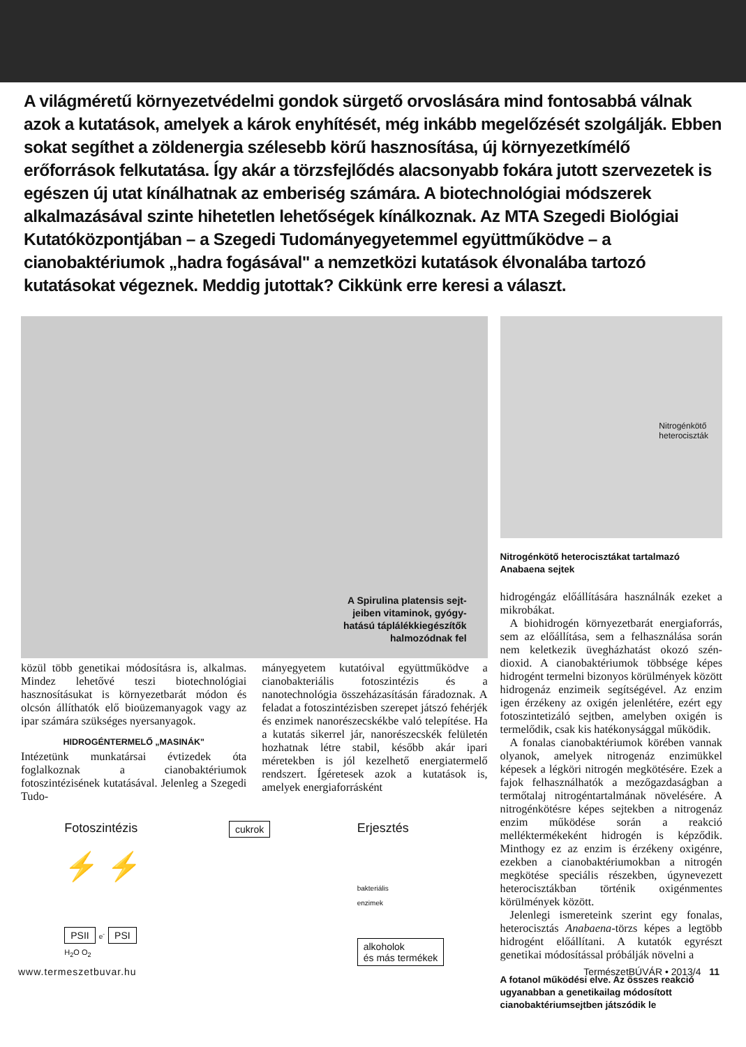A világméretű környezetvédelmi gondok sürgető orvoslására mind fontosabbá válnak azok a kutatások, amelyek a károk enyhítését, még inkább megelőzését szolgálják. Ebben sokat segíthet a zöldenergia szélesebb körű hasznosítása, új környezetkímélő erőforrások felkutatása. Így akár a törzsfejlődés alacsonyabb fokára jutott szervezetek is egészen új utat kínálhatnak az emberiség számára. A biotechnológiai módszerek alkalmazásával szinte hihetetlen lehetőségek kínálkoznak. Az MTA Szegedi Biológiai Kutatóközpontjában – a Szegedi Tudományegyetemmel együttműködve – a cianobaktériumok „hadra fogásával" a nemzetközi kutatások élvonalába tartozó kutatásokat végeznek. Meddig jutottak? Cikkünk erre keresi a választ.
A Spirulina platensis sejt-
jeiben vitaminok, gyógy-
hatású táplálékkiegészítők
halmozódnak fel
közül több genetikai módosításra is, alkalmas. Mindez lehetővé teszi biotechnológiai hasznosításukat is környezetbarát módon és olcsón állíthatók elő bioüzemanyagok vagy az ipar számára szükséges nyersanyagok.
HIDROGÉNTERMELŐ „MASINÁK"
Intézetünk munkatársai évtizedek óta foglalkoznak a cianobaktériumok fotoszintézisének kutatásával. Jelenleg a Szegedi Tudo-
mányegyetem kutatóival együttműködve a cianobakteriális fotoszintézis és a nanotechnológia összeházasításán fáradoznak. A feladat a fotoszintézisben szerepet játszó fehérjék és enzimek nanorészecskékbe való telepítése. Ha a kutatás sikerrel jár, nanorészecskék felületén hozhatnak létre stabil, később akár ipari méretekben is jól kezelhető energiatermelő rendszert. Ígéretesek azok a kutatások is, amelyek energiaforrásként
Fotoszintézis
⚡ ⚡
PSII e<sup>-</sup> PSI
H<sub>2</sub>O O<sub>2</sub>
cukrok
Erjesztés
bakteriális
enzimek
alkoholok
és más termékek
Nitrogénkötő
heterociszták
Nitrogénkötő heterocisztákat tartalmazó Anabaena sejtek
hidrogéngáz előállítására használnák ezeket a mikrobákat.
A biohidrogén környezetbarát energiaforrás, sem az előállítása, sem a felhasználása során nem keletkezik üvegházhatást okozó szén-dioxid. A cianobaktériumok többsége képes hidrogént termelni bizonyos körülmények között hidrogenáz enzimeik segítségével. Az enzim igen érzékeny az oxigén jelenlétére, ezért egy fotoszintetizáló sejtben, amelyben oxigén is termelődik, csak kis hatékonysággal működik.
A fonalas cianobaktériumok körében vannak olyanok, amelyek nitrogenáz enzimükkel képesek a légköri nitrogén megkötésére. Ezek a fajok felhasználhatók a mezőgazdaságban a termőtalaj nitrogéntartalmának növelésére. A nitrogénkötésre képes sejtekben a nitrogenáz enzim működése során a reakció melléktermékeként hidrogén is képződik. Minthogy ez az enzim is érzékeny oxigénre, ezekben a cianobaktériumokban a nitrogén megkötése speciális részekben, úgynevezett heterocisztákban történik oxigénmentes körülmények között.
Jelenlegi ismereteink szerint egy fonalas, heterocisztás Anabaena-törzs képes a legtöbb hidrogént előállítani. A kutatók egyrészt genetikai módosítással próbálják növelni a
A fotanol működési elve. Az összes reakció ugyanabban a genetikailag módosított cianobaktériumsejtben játszódik le
www.termeszetbuvar.hu TermészetBÚVÁR • 2013/4 11